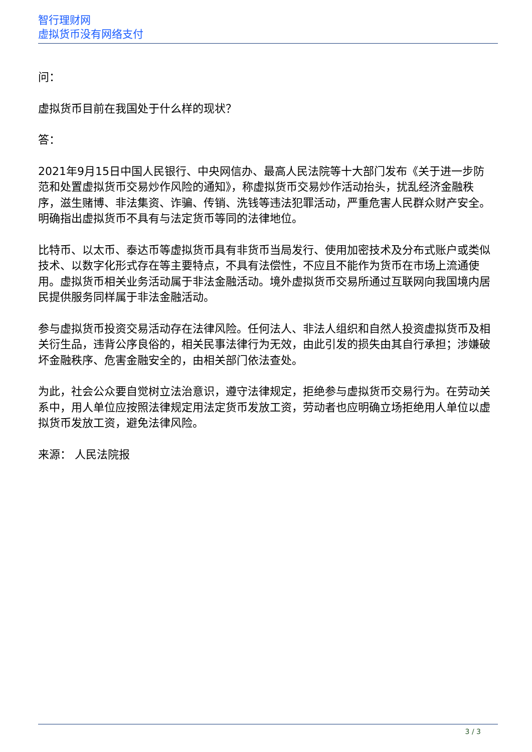智行理财网
虚拟货币没有网络支付
问：
虚拟货币目前在我国处于什么样的现状？
答：
2021年9月15日中国人民银行、中央网信办、最高人民法院等十大部门发布《关于进一步防范和处置虚拟货币交易炒作风险的通知》，称虚拟货币交易炒作活动抬头，扰乱经济金融秩序，滋生赌博、非法集资、诈骗、传销、洗钱等违法犯罪活动，严重危害人民群众财产安全。明确指出虚拟货币不具有与法定货币等同的法律地位。
比特币、以太币、泰达币等虚拟货币具有非货币当局发行、使用加密技术及分布式账户或类似技术、以数字化形式存在等主要特点，不具有法偿性，不应且不能作为货币在市场上流通使用。虚拟货币相关业务活动属于非法金融活动。境外虚拟货币交易所通过互联网向我国境内居民提供服务同样属于非法金融活动。
参与虚拟货币投资交易活动存在法律风险。任何法人、非法人组织和自然人投资虚拟货币及相关衍生品，违背公序良俗的，相关民事法律行为无效，由此引发的损失由其自行承担；涉嫌破坏金融秩序、危害金融安全的，由相关部门依法查处。
为此，社会公众要自觉树立法治意识，遵守法律规定，拒绝参与虚拟货币交易行为。在劳动关系中，用人单位应按照法律规定用法定货币发放工资，劳动者也应明确立场拒绝用人单位以虚拟货币发放工资，避免法律风险。
来源： 人民法院报
3 / 3